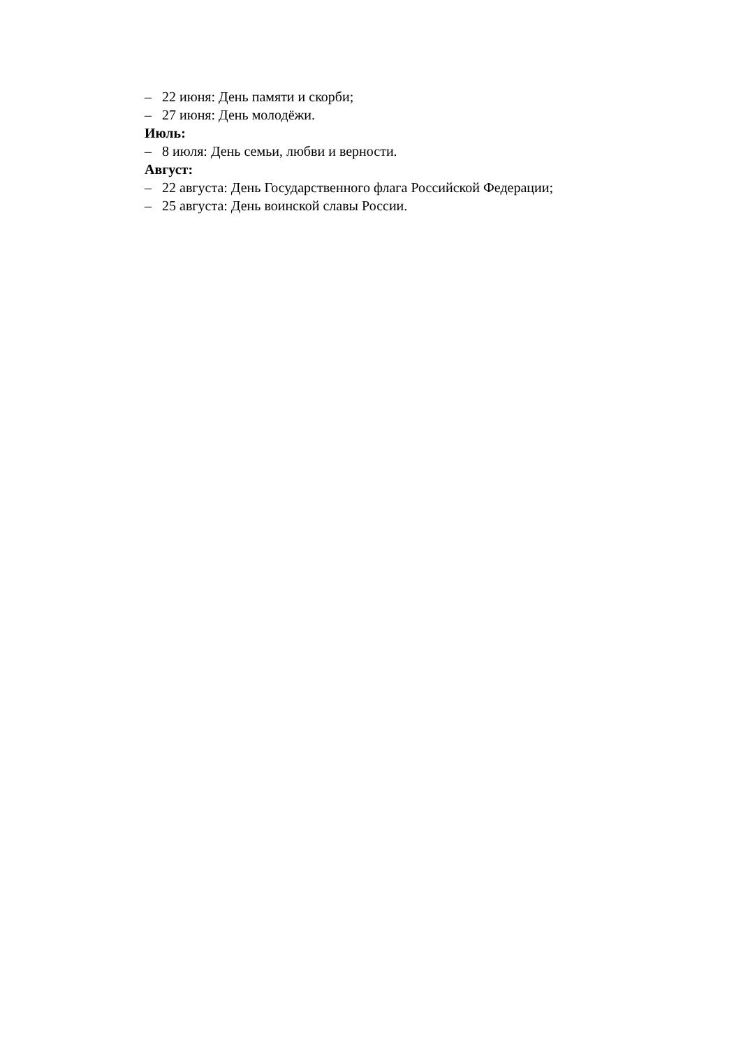– 22 июня: День памяти и скорби;
– 27 июня: День молодёжи.
Июль:
– 8 июля: День семьи, любви и верности.
Август:
– 22 августа: День Государственного флага Российской Федерации;
– 25 августа: День воинской славы России.